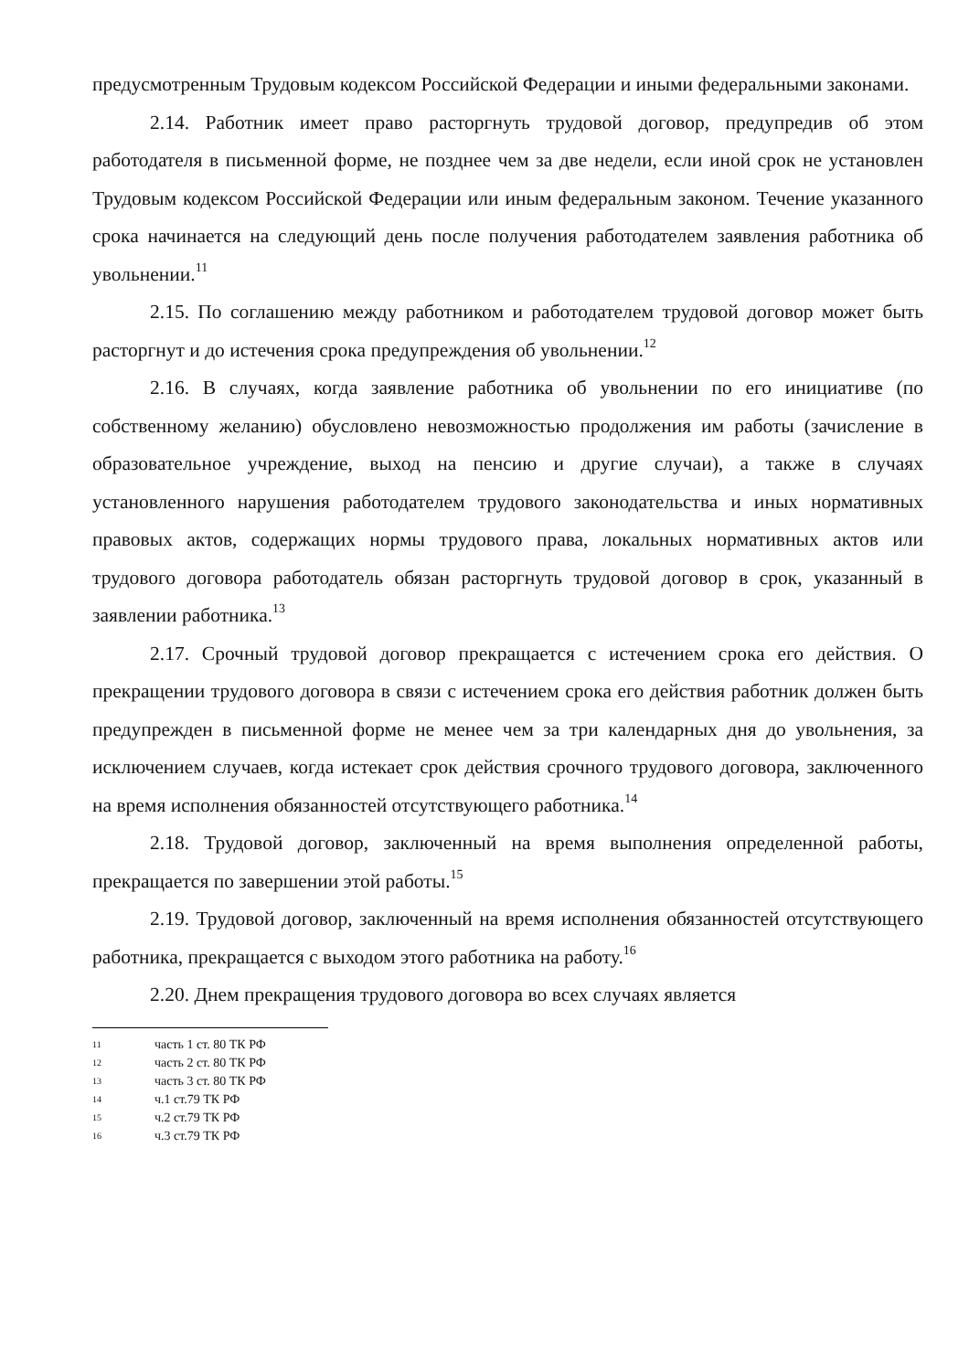предусмотренным Трудовым кодексом Российской Федерации и иными федеральными законами.
2.14. Работник имеет право расторгнуть трудовой договор, предупредив об этом работодателя в письменной форме, не позднее чем за две недели, если иной срок не установлен Трудовым кодексом Российской Федерации или иным федеральным законом. Течение указанного срока начинается на следующий день после получения работодателем заявления работника об увольнении.<sup>11</sup>
2.15. По соглашению между работником и работодателем трудовой договор может быть расторгнут и до истечения срока предупреждения об увольнении.<sup>12</sup>
2.16. В случаях, когда заявление работника об увольнении по его инициативе (по собственному желанию) обусловлено невозможностью продолжения им работы (зачисление в образовательное учреждение, выход на пенсию и другие случаи), а также в случаях установленного нарушения работодателем трудового законодательства и иных нормативных правовых актов, содержащих нормы трудового права, локальных нормативных актов или трудового договора работодатель обязан расторгнуть трудовой договор в срок, указанный в заявлении работника.<sup>13</sup>
2.17. Срочный трудовой договор прекращается с истечением срока его действия. О прекращении трудового договора в связи с истечением срока его действия работник должен быть предупрежден в письменной форме не менее чем за три календарных дня до увольнения, за исключением случаев, когда истекает срок действия срочного трудового договора, заключенного на время исполнения обязанностей отсутствующего работника.<sup>14</sup>
2.18. Трудовой договор, заключенный на время выполнения определенной работы, прекращается по завершении этой работы.<sup>15</sup>
2.19. Трудовой договор, заключенный на время исполнения обязанностей отсутствующего работника, прекращается с выходом этого работника на работу.<sup>16</sup>
2.20. Днем прекращения трудового договора во всех случаях является
11 часть 1 ст. 80 ТК РФ
12 часть 2 ст. 80 ТК РФ
13 часть 3 ст. 80 ТК РФ
14 ч.1 ст.79 ТК РФ
15 ч.2 ст.79 ТК РФ
16 ч.3 ст.79 ТК РФ